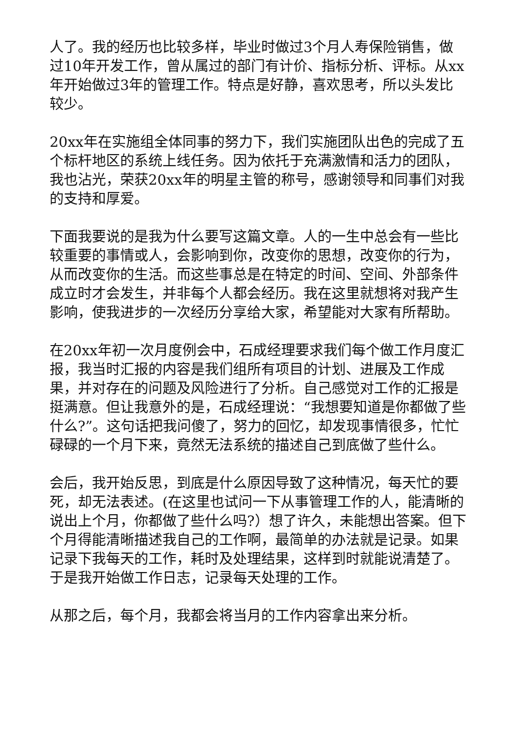人了。我的经历也比较多样，毕业时做过3个月人寿保险销售，做过10年开发工作，曾从属过的部门有计价、指标分析、评标。从xx年开始做过3年的管理工作。特点是好静，喜欢思考，所以头发比较少。
20xx年在实施组全体同事的努力下，我们实施团队出色的完成了五个标杆地区的系统上线任务。因为依托于充满激情和活力的团队，我也沾光，荣获20xx年的明星主管的称号，感谢领导和同事们对我的支持和厚爱。
下面我要说的是我为什么要写这篇文章。人的一生中总会有一些比较重要的事情或人，会影响到你，改变你的思想，改变你的行为，从而改变你的生活。而这些事总是在特定的时间、空间、外部条件成立时才会发生，并非每个人都会经历。我在这里就想将对我产生影响，使我进步的一次经历分享给大家，希望能对大家有所帮助。
在20xx年初一次月度例会中，石成经理要求我们每个做工作月度汇报，我当时汇报的内容是我们组所有项目的计划、进展及工作成果，并对存在的问题及风险进行了分析。自己感觉对工作的汇报是挺满意。但让我意外的是，石成经理说：“我想要知道是你都做了些什么?”。这句话把我问傻了，努力的回忆，却发现事情很多，忙忙碌碌的一个月下来，竟然无法系统的描述自己到底做了些什么。
会后，我开始反思，到底是什么原因导致了这种情况，每天忙的要死，却无法表述。(在这里也试问一下从事管理工作的人，能清晰的说出上个月，你都做了些什么吗?）想了许久，未能想出答案。但下个月得能清晰描述我自己的工作啊，最简单的办法就是记录。如果记录下我每天的工作，耗时及处理结果，这样到时就能说清楚了。于是我开始做工作日志，记录每天处理的工作。
从那之后，每个月，我都会将当月的工作内容拿出来分析。